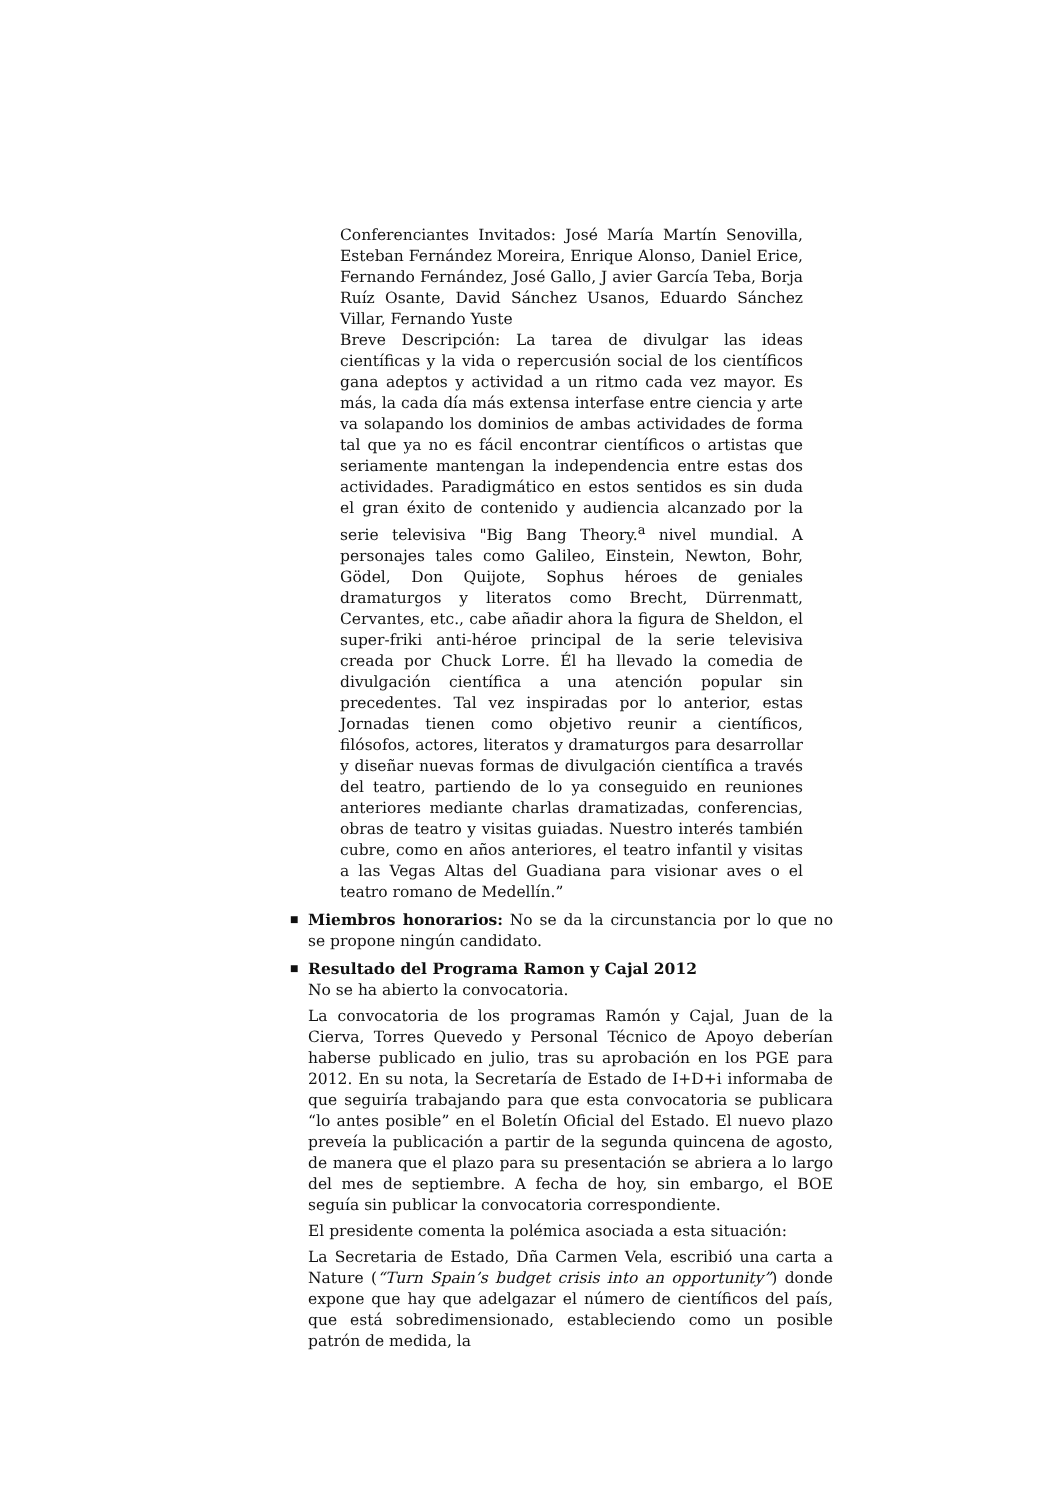Conferenciantes Invitados: José María Martín Senovilla, Esteban Fernández Moreira, Enrique Alonso, Daniel Erice, Fernando Fernández, José Gallo, J avier García Teba, Borja Ruíz Osante, David Sánchez Usanos, Eduardo Sánchez Villar, Fernando Yuste
Breve Descripción: La tarea de divulgar las ideas científicas y la vida o repercusión social de los científicos gana adeptos y actividad a un ritmo cada vez mayor. Es más, la cada día más extensa interfase entre ciencia y arte va solapando los dominios de ambas actividades de forma tal que ya no es fácil encontrar científicos o artistas que seriamente mantengan la independencia entre estas dos actividades. Paradigmático en estos sentidos es sin duda el gran éxito de contenido y audiencia alcanzado por la serie televisiva "Big Bang Theory.<sup>a</sup> nivel mundial. A personajes tales como Galileo, Einstein, Newton, Bohr, Gödel, Don Quijote, Sophus héroes de geniales dramaturgos y literatos como Brecht, Dürrenmatt, Cervantes, etc., cabe añadir ahora la figura de Sheldon, el super-friki anti-héroe principal de la serie televisiva creada por Chuck Lorre. Él ha llevado la comedia de divulgación científica a una atención popular sin precedentes. Tal vez inspiradas por lo anterior, estas Jornadas tienen como objetivo reunir a científicos, filósofos, actores, literatos y dramaturgos para desarrollar y diseñar nuevas formas de divulgación científica a través del teatro, partiendo de lo ya conseguido en reuniones anteriores mediante charlas dramatizadas, conferencias, obras de teatro y visitas guiadas. Nuestro interés también cubre, como en años anteriores, el teatro infantil y visitas a las Vegas Altas del Guadiana para visionar aves o el teatro romano de Medellín.”
■
Miembros honorarios: No se da la circunstancia por lo que no se propone ningún candidato.
■
Resultado del Programa Ramon y Cajal 2012
No se ha abierto la convocatoria.
La convocatoria de los programas Ramón y Cajal, Juan de la Cierva, Torres Quevedo y Personal Técnico de Apoyo deberían haberse publicado en julio, tras su aprobación en los PGE para 2012. En su nota, la Secretaría de Estado de I+D+i informaba de que seguiría trabajando para que esta convocatoria se publicara “lo antes posible” en el Boletín Oficial del Estado. El nuevo plazo preveía la publicación a partir de la segunda quincena de agosto, de manera que el plazo para su presentación se abriera a lo largo del mes de septiembre. A fecha de hoy, sin embargo, el BOE seguía sin publicar la convocatoria correspondiente.
El presidente comenta la polémica asociada a esta situación:
La Secretaria de Estado, Dña Carmen Vela, escribió una carta a Nature (“Turn Spain’s budget crisis into an opportunity”) donde expone que hay que adelgazar el número de científicos del país, que está sobredimensionado, estableciendo como un posible patrón de medida, la